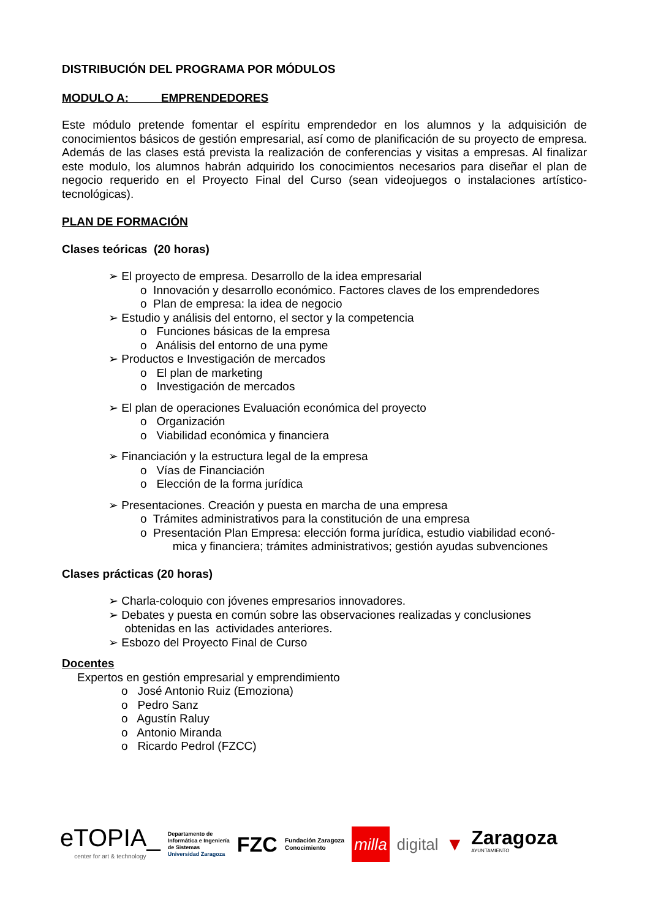DISTRIBUCIÓN DEL PROGRAMA POR MÓDULOS
MODULO A: EMPRENDEDORES
Este módulo pretende fomentar el espíritu emprendedor en los alumnos y la adquisición de conocimientos básicos de gestión empresarial, así como de planificación de su proyecto de empresa. Además de las clases está prevista la realización de conferencias y visitas a empresas. Al finalizar este modulo, los alumnos habrán adquirido los conocimientos necesarios para diseñar el plan de negocio requerido en el Proyecto Final del Curso (sean videojuegos o instalaciones artístico-tecnológicas).
PLAN DE FORMACIÓN
Clases teóricas (20 horas)
➢ El proyecto de empresa. Desarrollo de la idea empresarial
o Innovación y desarrollo económico. Factores claves de los emprendedores
o Plan de empresa: la idea de negocio
➢ Estudio y análisis del entorno, el sector y la competencia
o Funciones básicas de la empresa
o Análisis del entorno de una pyme
➢ Productos e Investigación de mercados
o El plan de marketing
o Investigación de mercados
➢ El plan de operaciones Evaluación económica del proyecto
o Organización
o Viabilidad económica y financiera
➢ Financiación y la estructura legal de la empresa
o Vías de Financiación
o Elección de la forma jurídica
➢ Presentaciones. Creación y puesta en marcha de una empresa
o Trámites administrativos para la constitución de una empresa
o Presentación Plan Empresa: elección forma jurídica, estudio viabilidad econó-
mica y financiera; trámites administrativos; gestión ayudas subvenciones
Clases prácticas (20 horas)
➢ Charla-coloquio con jóvenes empresarios innovadores.
➢ Debates y puesta en común sobre las observaciones realizadas y conclusiones
obtenidas en las actividades anteriores.
➢ Esbozo del Proyecto Final de Curso
Docentes
Expertos en gestión empresarial y emprendimiento
o José Antonio Ruiz (Emoziona)
o Pedro Sanz
o Agustín Raluy
o Antonio Miranda
o Ricardo Pedrol (FZCC)
eTOPIA_
center for art & technology
Departamento de
Informática e Ingeniería
de Sistemas
Universidad Zaragoza
FZC
Fundación Zaragoza
Conocimiento
milla
digital
▼
Zaragoza
AYUNTAMIENTO